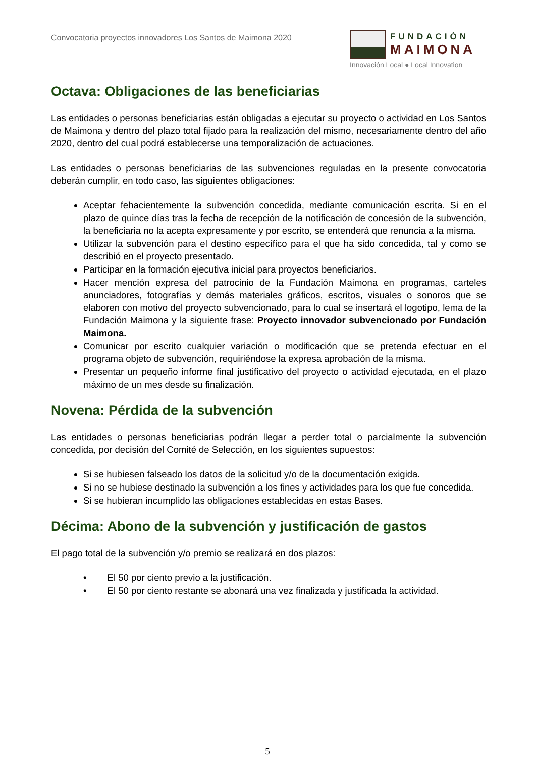Convocatoria proyectos innovadores Los Santos de Maimona 2020
FUNDACIÓN
MAIMONA
Innovación Local ● Local Innovation
Octava: Obligaciones de las beneficiarias
Las entidades o personas beneficiarias están obligadas a ejecutar su proyecto o actividad en Los Santos de Maimona y dentro del plazo total fijado para la realización del mismo, necesariamente dentro del año 2020, dentro del cual podrá establecerse una temporalización de actuaciones.
Las entidades o personas beneficiarias de las subvenciones reguladas en la presente convocatoria deberán cumplir, en todo caso, las siguientes obligaciones:
Aceptar fehacientemente la subvención concedida, mediante comunicación escrita. Si en el plazo de quince días tras la fecha de recepción de la notificación de concesión de la subvención, la beneficiaria no la acepta expresamente y por escrito, se entenderá que renuncia a la misma.
Utilizar la subvención para el destino específico para el que ha sido concedida, tal y como se describió en el proyecto presentado.
Participar en la formación ejecutiva inicial para proyectos beneficiarios.
Hacer mención expresa del patrocinio de la Fundación Maimona en programas, carteles anunciadores, fotografías y demás materiales gráficos, escritos, visuales o sonoros que se elaboren con motivo del proyecto subvencionado, para lo cual se insertará el logotipo, lema de la Fundación Maimona y la siguiente frase: Proyecto innovador subvencionado por Fundación Maimona.
Comunicar por escrito cualquier variación o modificación que se pretenda efectuar en el programa objeto de subvención, requiriéndose la expresa aprobación de la misma.
Presentar un pequeño informe final justificativo del proyecto o actividad ejecutada, en el plazo máximo de un mes desde su finalización.
Novena: Pérdida de la subvención
Las entidades o personas beneficiarias podrán llegar a perder total o parcialmente la subvención concedida, por decisión del Comité de Selección, en los siguientes supuestos:
Si se hubiesen falseado los datos de la solicitud y/o de la documentación exigida.
Si no se hubiese destinado la subvención a los fines y actividades para los que fue concedida.
Si se hubieran incumplido las obligaciones establecidas en estas Bases.
Décima: Abono de la subvención y justificación de gastos
El pago total de la subvención y/o premio se realizará en dos plazos:
• El 50 por ciento previo a la justificación.
• El 50 por ciento restante se abonará una vez finalizada y justificada la actividad.
5